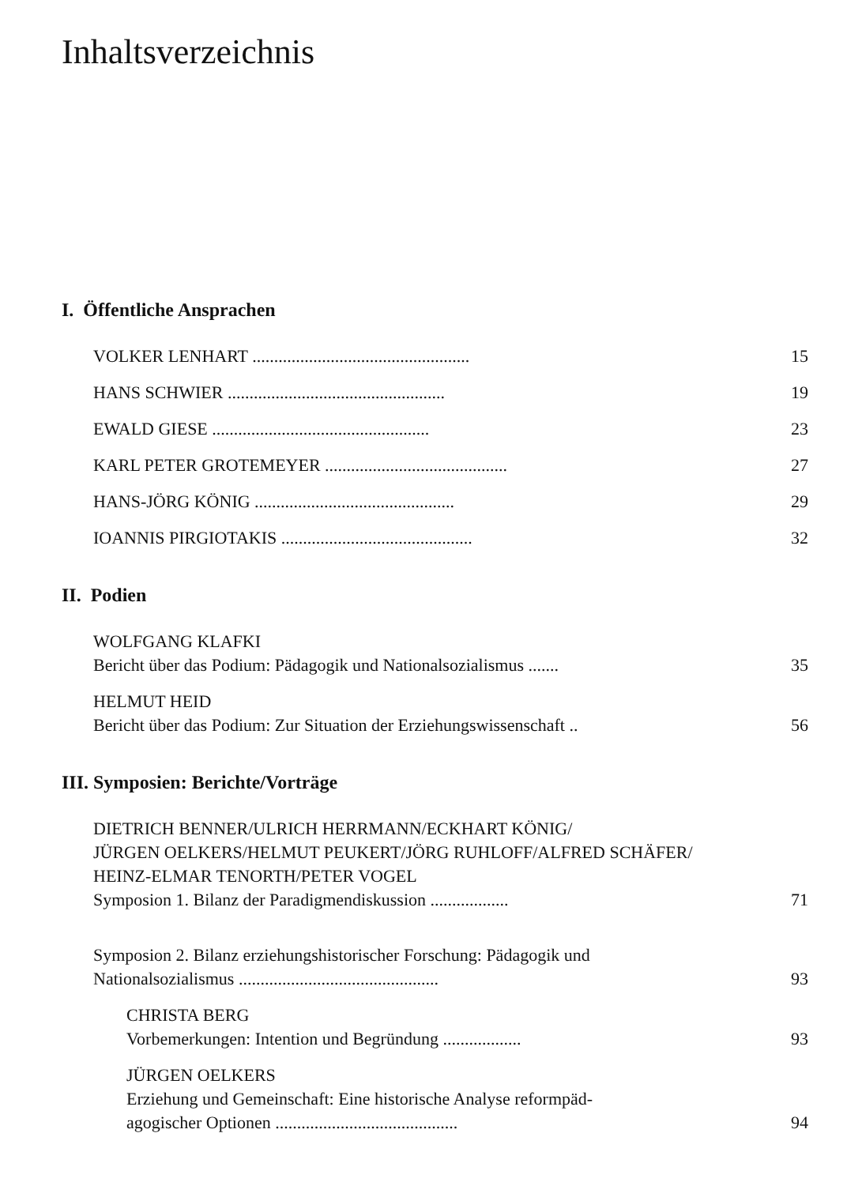Inhaltsverzeichnis
I. Öffentliche Ansprachen
VOLKER LENHART .................................................. 15
HANS SCHWIER .................................................. 19
EWALD GIESE .................................................. 23
KARL PETER GROTEMEYER .......................................... 27
HANS-JÖRG KÖNIG .............................................. 29
IOANNIS PIRGIOTAKIS ............................................ 32
II. Podien
WOLFGANG KLAFKI
Bericht über das Podium: Pädagogik und Nationalsozialismus ....... 35
HELMUT HEID
Bericht über das Podium: Zur Situation der Erziehungswissenschaft .. 56
III. Symposien: Berichte/Vorträge
DIETRICH BENNER/ULRICH HERRMANN/ECKHART KÖNIG/
JÜRGEN OELKERS/HELMUT PEUKERT/JÖRG RUHLOFF/ALFRED SCHÄFER/
HEINZ-ELMAR TENORTH/PETER VOGEL
Symposion 1. Bilanz der Paradigmendiskussion .................. 71
Symposion 2. Bilanz erziehungshistorischer Forschung: Pädagogik und
Nationalsozialismus .............................................. 93
CHRISTA BERG
Vorbemerkungen: Intention und Begründung .................. 93
JÜRGEN OELKERS
Erziehung und Gemeinschaft: Eine historische Analyse reformpäd-
agogischer Optionen .......................................... 94